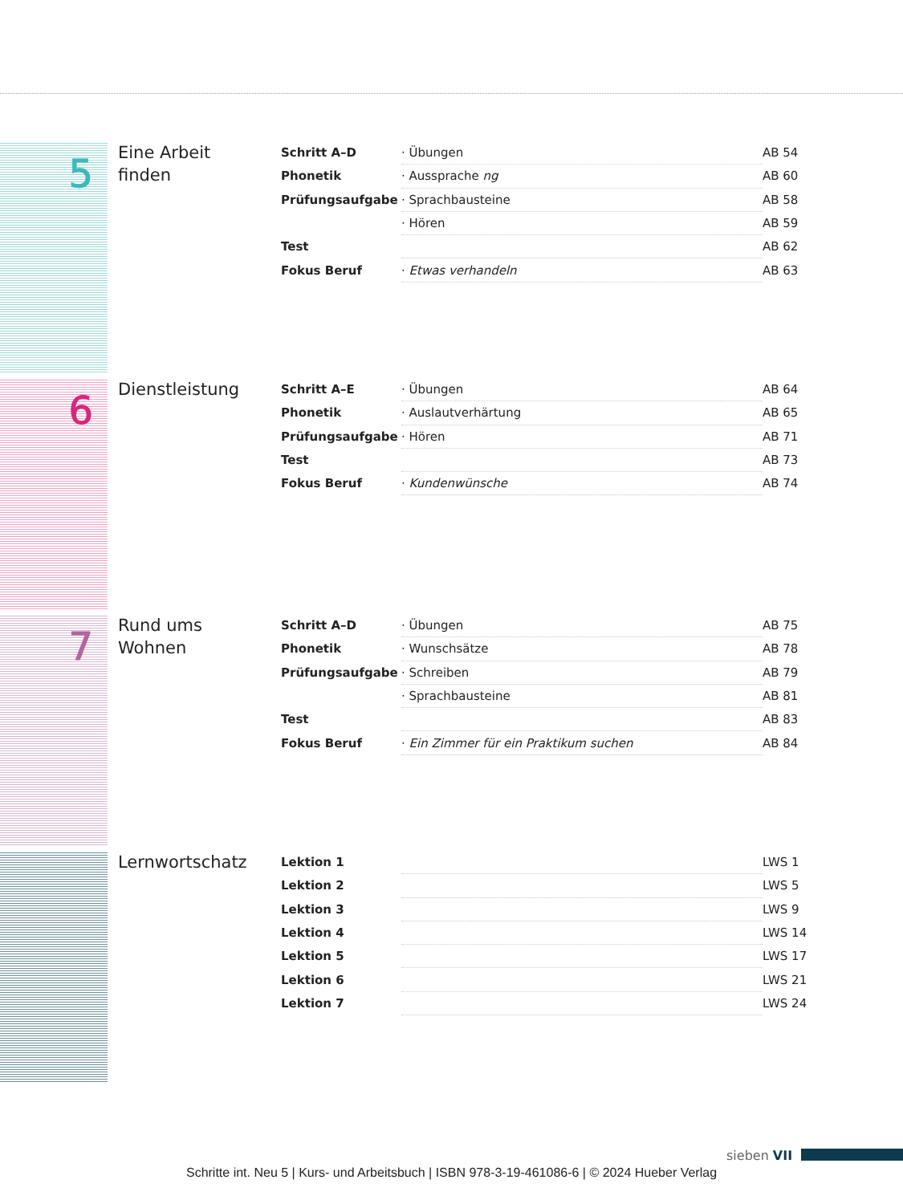5
Eine Arbeit
finden
| Schritt A–D | · Übungen | AB 54 |
| Phonetik | · Aussprache ng | AB 60 |
| Prüfungsaufgabe | · Sprachbausteine | AB 58 |
| | · Hören | AB 59 |
| Test | | AB 62 |
| Fokus Beruf | · Etwas verhandeln | AB 63 |
6 Dienstleistung
| Schritt A–E | · Übungen | AB 64 |
| Phonetik | · Auslautverhärtung | AB 65 |
| Prüfungsaufgabe | · Hören | AB 71 |
| Test | | AB 73 |
| Fokus Beruf | · Kundenwünsche | AB 74 |
7
Rund ums
Wohnen
| Schritt A–D | · Übungen | AB 75 |
| Phonetik | · Wunschsätze | AB 78 |
| Prüfungsaufgabe | · Schreiben | AB 79 |
| | · Sprachbausteine | AB 81 |
| Test | | AB 83 |
| Fokus Beruf | · Ein Zimmer für ein Praktikum suchen | AB 84 |
Lernwortschatz
| Lektion 1 | | LWS 1 |
| Lektion 2 | | LWS 5 |
| Lektion 3 | | LWS 9 |
| Lektion 4 | | LWS 14 |
| Lektion 5 | | LWS 17 |
| Lektion 6 | | LWS 21 |
| Lektion 7 | | LWS 24 |
sieben VII
Schritte int. Neu 5 | Kurs- und Arbeitsbuch | ISBN 978-3-19-461086-6 | © 2024 Hueber Verlag